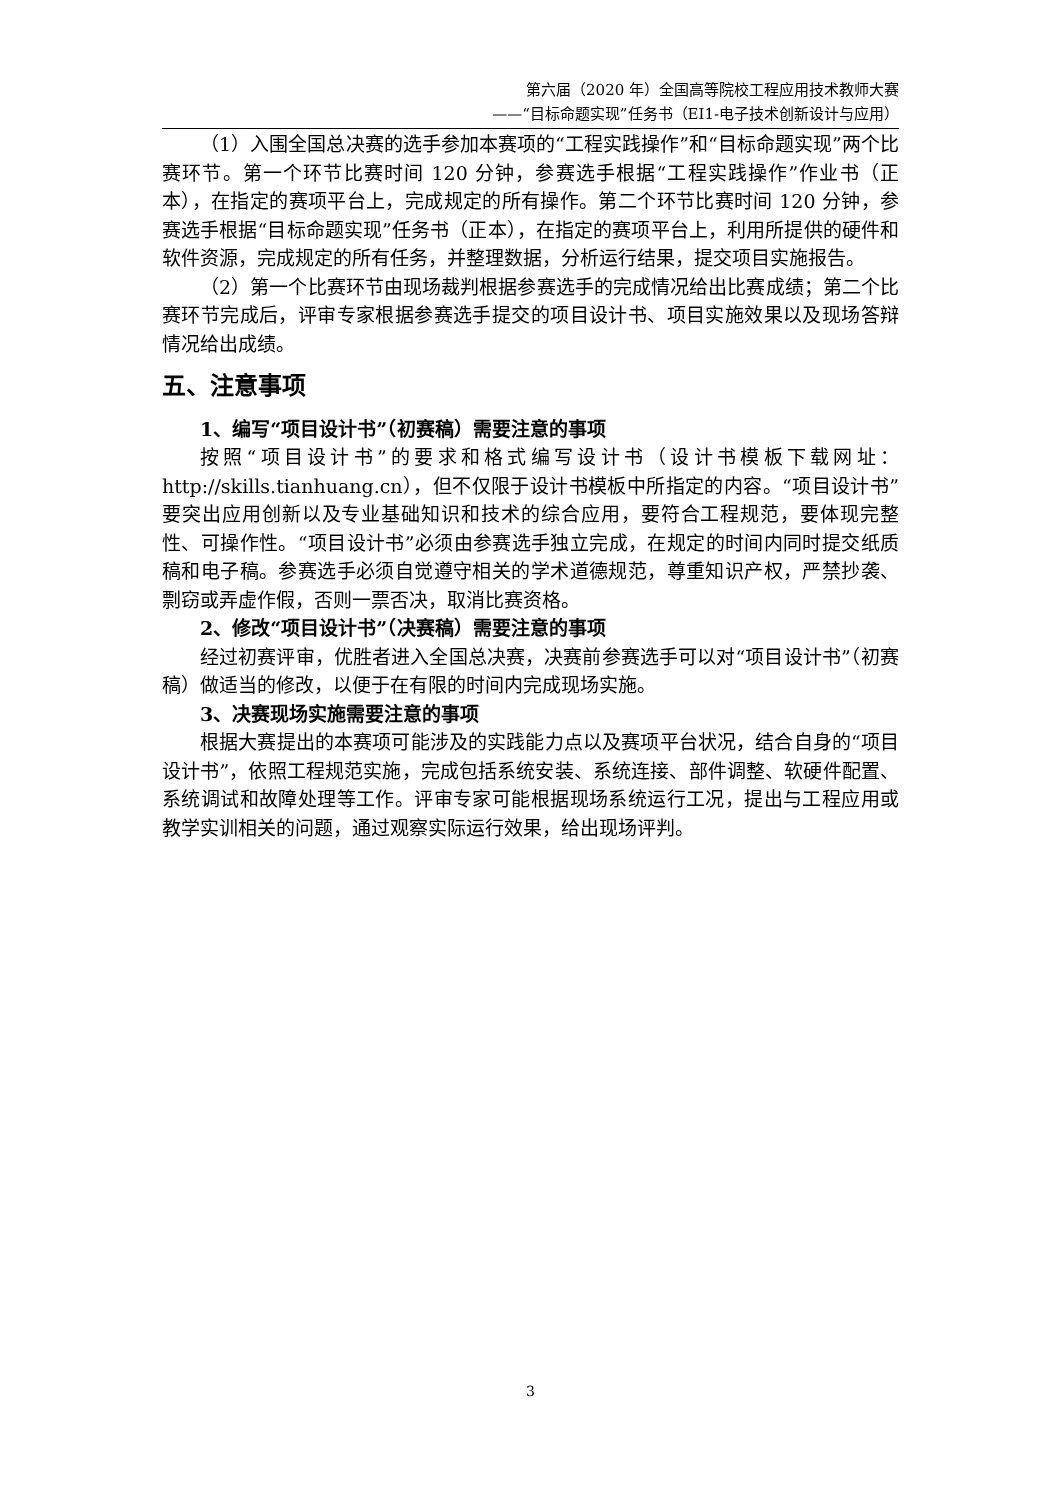第六届（2020 年）全国高等院校工程应用技术教师大赛
——“目标命题实现”任务书（EI1-电子技术创新设计与应用）
（1）入围全国总决赛的选手参加本赛项的“工程实践操作”和“目标命题实现”两个比赛环节。第一个环节比赛时间 120 分钟，参赛选手根据“工程实践操作”作业书（正本），在指定的赛项平台上，完成规定的所有操作。第二个环节比赛时间 120 分钟，参赛选手根据“目标命题实现”任务书（正本），在指定的赛项平台上，利用所提供的硬件和软件资源，完成规定的所有任务，并整理数据，分析运行结果，提交项目实施报告。
（2）第一个比赛环节由现场裁判根据参赛选手的完成情况给出比赛成绩；第二个比赛环节完成后，评审专家根据参赛选手提交的项目设计书、项目实施效果以及现场答辩情况给出成绩。
五、注意事项
1、编写“项目设计书”（初赛稿）需要注意的事项
按照“项目设计书”的要求和格式编写设计书（设计书模板下载网址：http://skills.tianhuang.cn），但不仅限于设计书模板中所指定的内容。“项目设计书”要突出应用创新以及专业基础知识和技术的综合应用，要符合工程规范，要体现完整性、可操作性。“项目设计书”必须由参赛选手独立完成，在规定的时间内同时提交纸质稿和电子稿。参赛选手必须自觉遵守相关的学术道德规范，尊重知识产权，严禁抄袭、剽窃或弄虚作假，否则一票否决，取消比赛资格。
2、修改“项目设计书”（决赛稿）需要注意的事项
经过初赛评审，优胜者进入全国总决赛，决赛前参赛选手可以对“项目设计书”（初赛稿）做适当的修改，以便于在有限的时间内完成现场实施。
3、决赛现场实施需要注意的事项
根据大赛提出的本赛项可能涉及的实践能力点以及赛项平台状况，结合自身的“项目设计书”，依照工程规范实施，完成包括系统安装、系统连接、部件调整、软硬件配置、系统调试和故障处理等工作。评审专家可能根据现场系统运行工况，提出与工程应用或教学实训相关的问题，通过观察实际运行效果，给出现场评判。
3